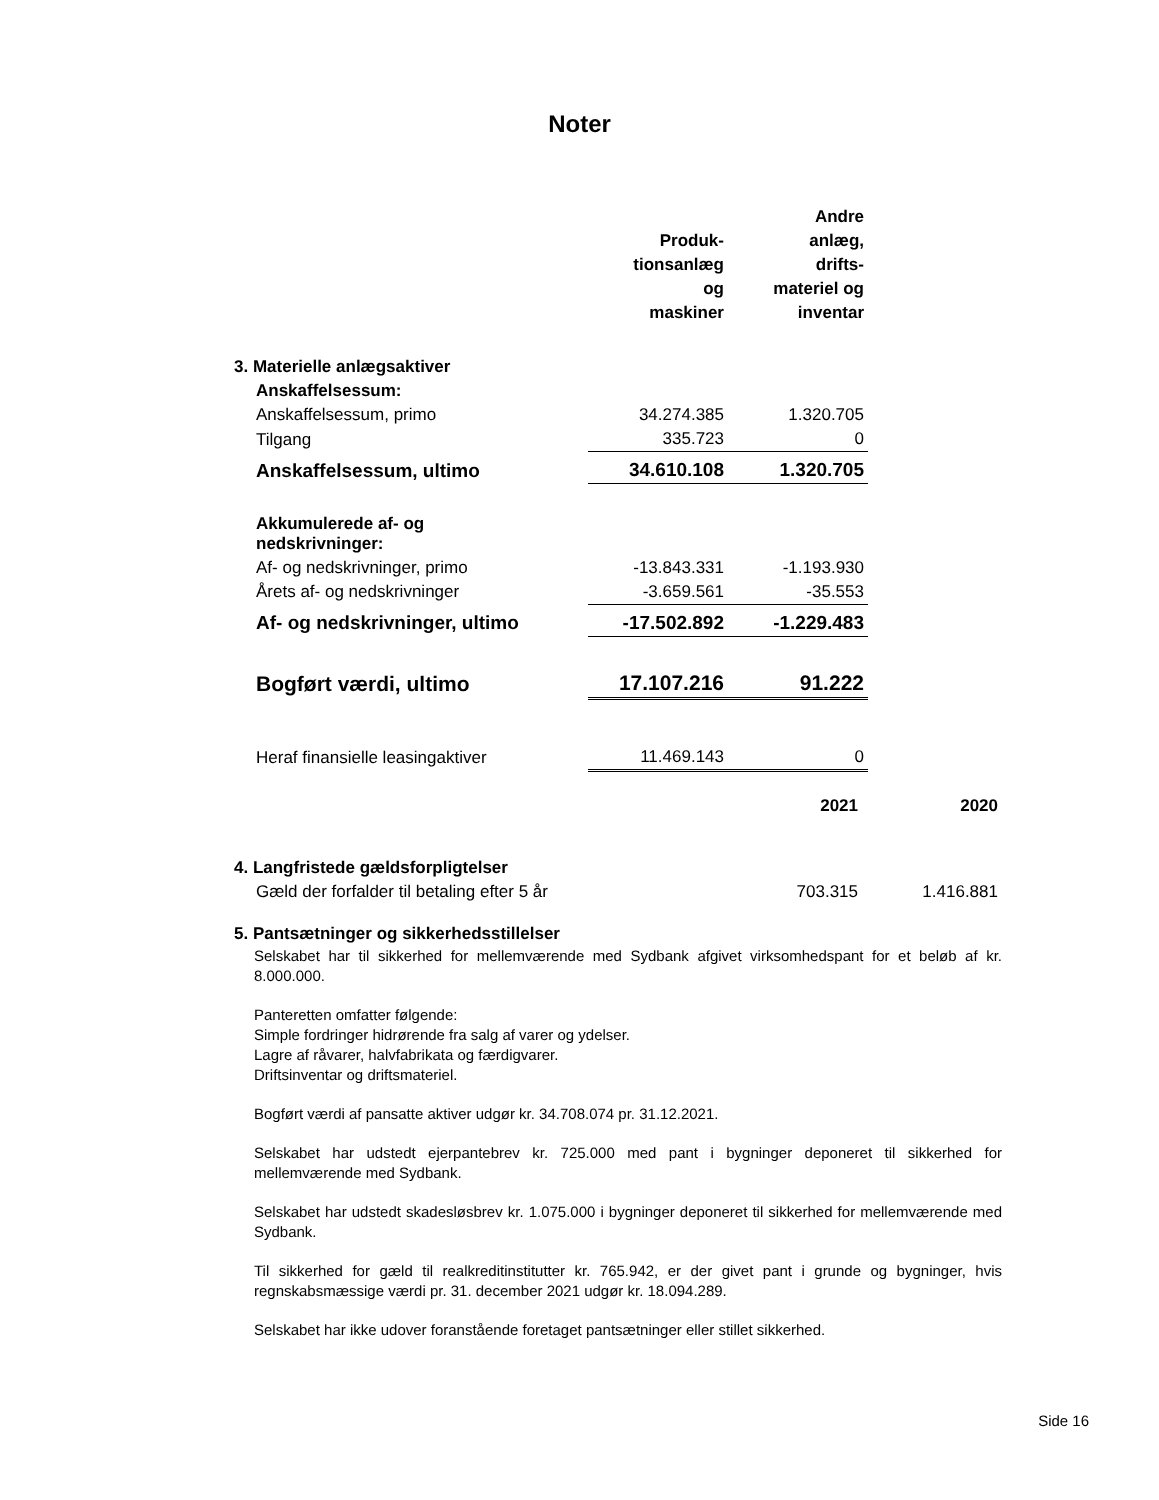Noter
| | Produk- tionsanlæg og maskiner | Andre anlæg, drifts- materiel og inventar |
| --- | --- | --- |
| 3. Materielle anlægsaktiver | | |
| Anskaffelsessum: | | |
| Anskaffelsessum, primo | 34.274.385 | 1.320.705 |
| Tilgang | 335.723 | 0 |
| Anskaffelsessum, ultimo | 34.610.108 | 1.320.705 |
| Akkumulerede af- og nedskrivninger: | | |
| Af- og nedskrivninger, primo | -13.843.331 | -1.193.930 |
| Årets af- og nedskrivninger | -3.659.561 | -35.553 |
| Af- og nedskrivninger, ultimo | -17.502.892 | -1.229.483 |
| Bogført værdi, ultimo | 17.107.216 | 91.222 |
| Heraf finansielle leasingaktiver | 11.469.143 | 0 |
| | 2021 | 2020 |
| --- | --- | --- |
| 4. Langfristede gældsforpligtelser | | |
| Gæld der forfalder til betaling efter 5 år | 703.315 | 1.416.881 |
| 5. Pantsætninger og sikkerhedsstillelser | | |
Selskabet har til sikkerhed for mellemværende med Sydbank afgivet virksomhedspant for et beløb af kr. 8.000.000.
Panteretten omfatter følgende:
Simple fordringer hidrørende fra salg af varer og ydelser.
Lagre af råvarer, halvfabrikata og færdigvarer.
Driftsinventar og driftsmateriel.
Bogført værdi af pansatte aktiver udgør kr. 34.708.074 pr. 31.12.2021.
Selskabet har udstedt ejerpantebrev kr. 725.000 med pant i bygninger deponeret til sikkerhed for mellemværende med Sydbank.
Selskabet har udstedt skadesløsbrev kr. 1.075.000 i bygninger deponeret til sikkerhed for mellemværende med Sydbank.
Til sikkerhed for gæld til realkreditinstitutter kr. 765.942, er der givet pant i grunde og bygninger, hvis regnskabsmæssige værdi pr. 31. december 2021 udgør kr. 18.094.289.
Selskabet har ikke udover foranstående foretaget pantsætninger eller stillet sikkerhed.
Side 16